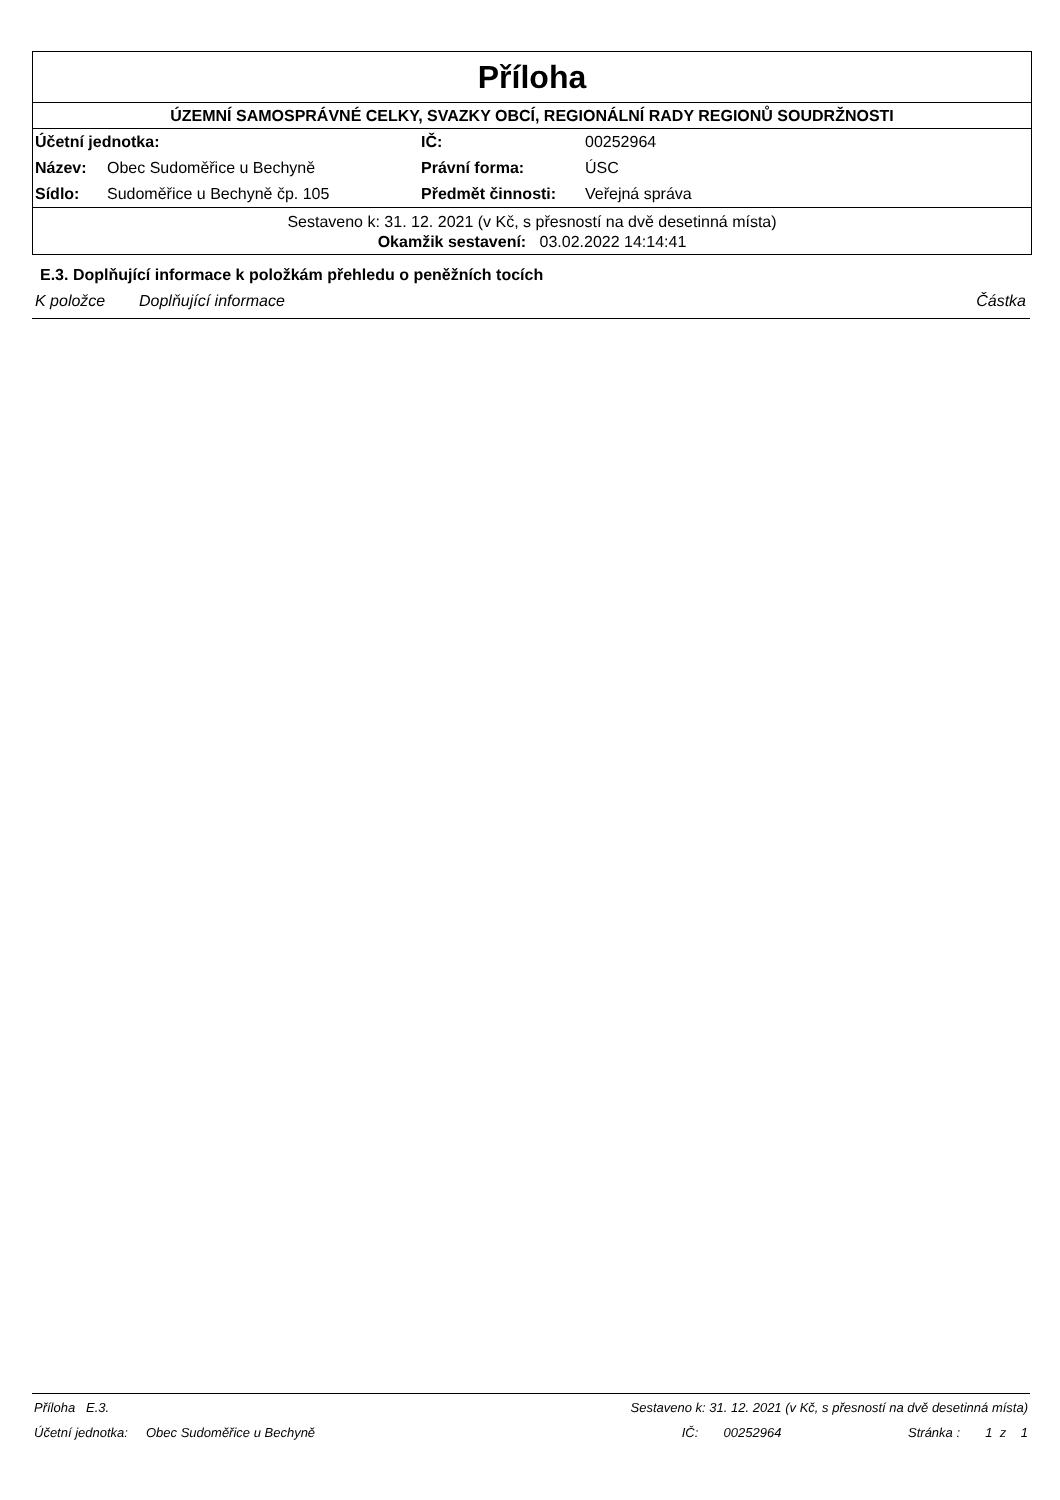Příloha
ÚZEMNÍ SAMOSPRÁVNÉ CELKY, SVAZKY OBCÍ, REGIONÁLNÍ RADY REGIONŮ SOUDRŽNOSTI
| Účetní jednotka: | | IČ: | 00252964 |
| Název: | Obec Sudoměřice u Bechyně | Právní forma: | ÚSC |
| Sídlo: | Sudoměřice u Bechyně čp. 105 | Předmět činnosti: | Veřejná správa |
Sestaveno k: 31. 12. 2021 (v Kč, s přesností na dvě desetinná místa)
Okamžik sestavení: 03.02.2022 14:14:41
E.3. Doplňující informace k položkám přehledu o peněžních tocích
K položce Doplňující informace Částka
Příloha E.3. Sestaveno k: 31. 12. 2021 (v Kč, s přesností na dvě desetinná místa)
Účetní jednotka: Obec Sudoměřice u Bechyně IČ: 00252964 Stránka : 1 z 1